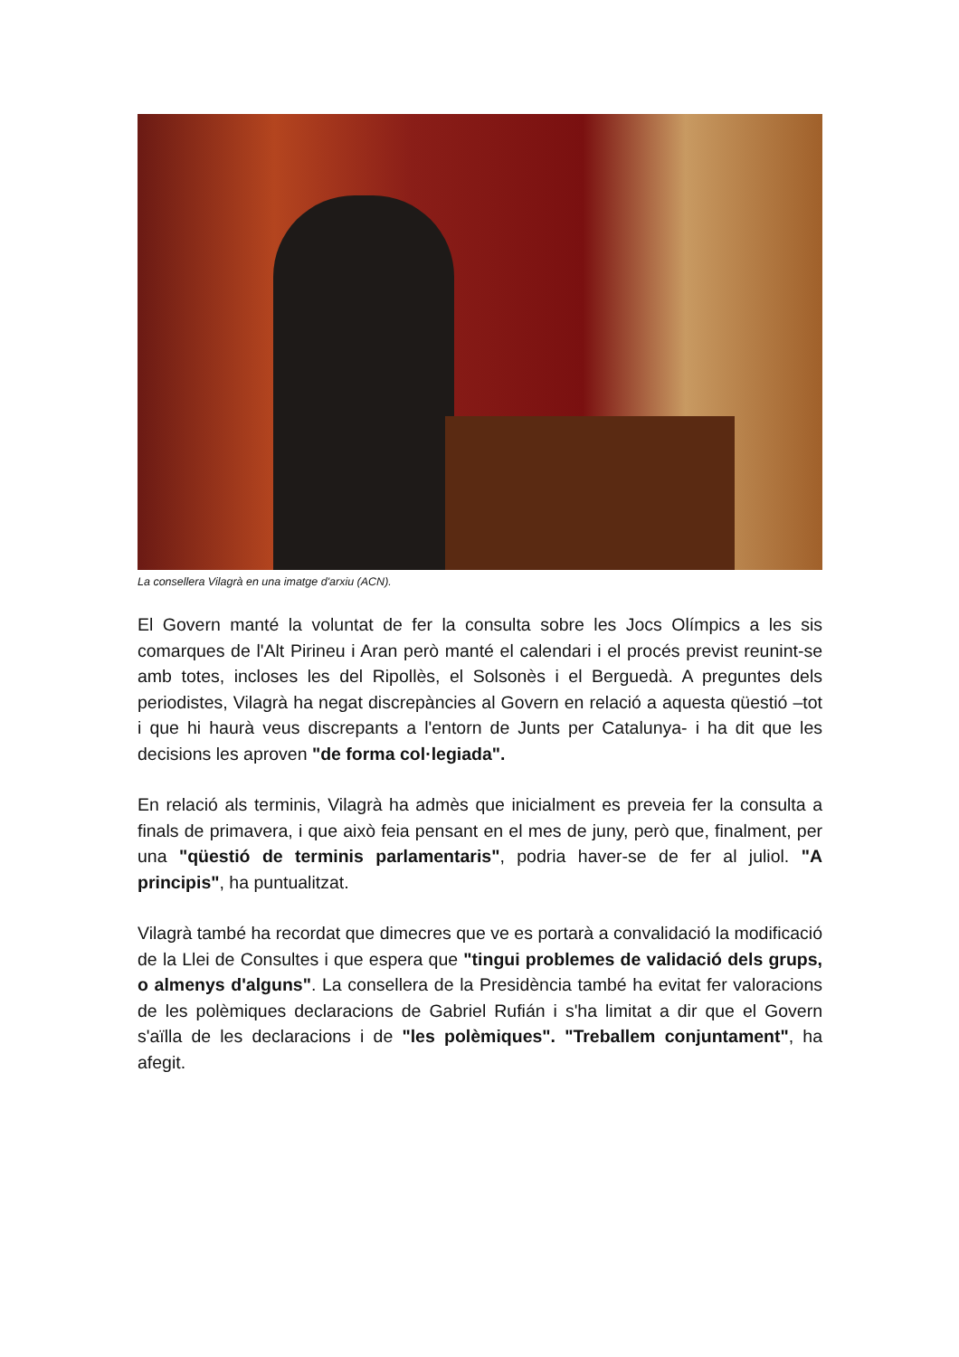La consellera Vilagrà en una imatge d'arxiu (ACN).
El Govern manté la voluntat de fer la consulta sobre les Jocs Olímpics a les sis comarques de l'Alt Pirineu i Aran però manté el calendari i el procés previst reunint-se amb totes, incloses les del Ripollès, el Solsonès i el Berguedà. A preguntes dels periodistes, Vilagrà ha negat discrepàncies al Govern en relació a aquesta qüestió –tot i que hi haurà veus discrepants a l'entorn de Junts per Catalunya- i ha dit que les decisions les aproven "de forma col·legiada".
En relació als terminis, Vilagrà ha admès que inicialment es preveia fer la consulta a finals de primavera, i que això feia pensant en el mes de juny, però que, finalment, per una "qüestió de terminis parlamentaris", podria haver-se de fer al juliol. "A principis", ha puntualitzat.
Vilagrà també ha recordat que dimecres que ve es portarà a convalidació la modificació de la Llei de Consultes i que espera que "tingui problemes de validació dels grups, o almenys d'alguns". La consellera de la Presidència també ha evitat fer valoracions de les polèmiques declaracions de Gabriel Rufián i s'ha limitat a dir que el Govern s'aïlla de les declaracions i de "les polèmiques". "Treballem conjuntament", ha afegit.